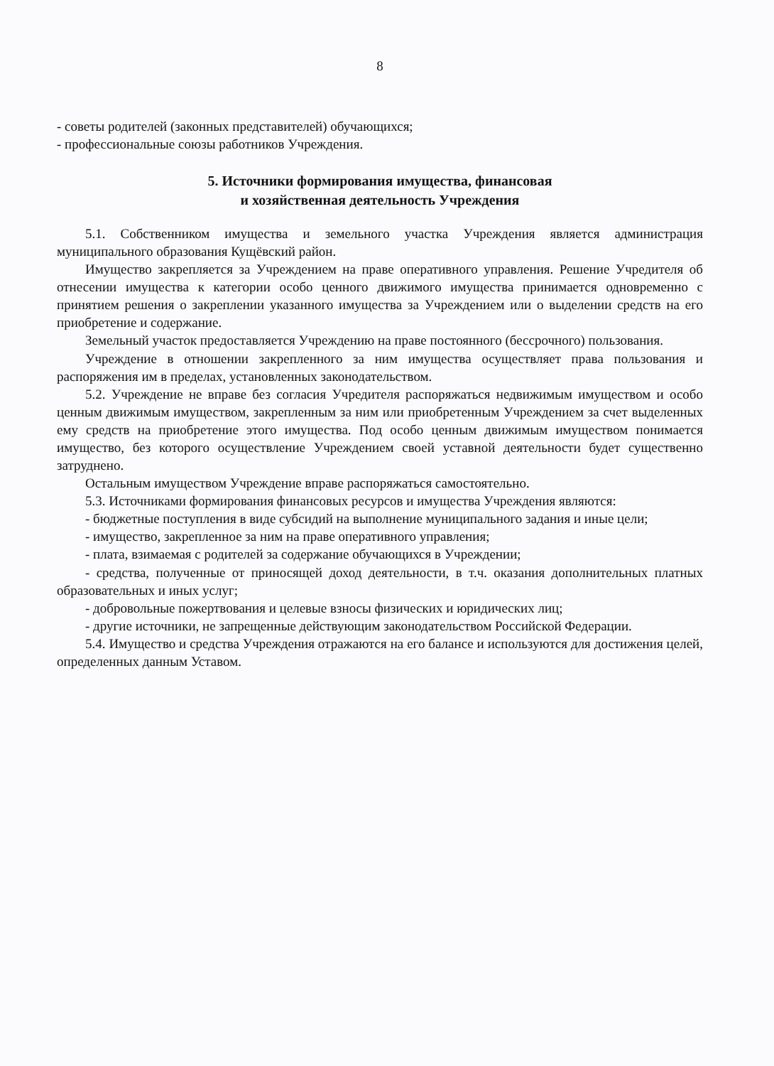8
- советы родителей (законных представителей) обучающихся;
- профессиональные союзы работников Учреждения.
5. Источники формирования имущества, финансовая
и хозяйственная деятельность Учреждения
5.1. Собственником имущества и земельного участка Учреждения является администрация муниципального образования Кущёвский район.
Имущество закрепляется за Учреждением на праве оперативного управления. Решение Учредителя об отнесении имущества к категории особо ценного движимого имущества принимается одновременно с принятием решения о закреплении указанного имущества за Учреждением или о выделении средств на его приобретение и содержание.
Земельный участок предоставляется Учреждению на праве постоянного (бессрочного) пользования.
Учреждение в отношении закрепленного за ним имущества осуществляет права пользования и распоряжения им в пределах, установленных законодательством.
5.2. Учреждение не вправе без согласия Учредителя распоряжаться недвижимым имуществом и особо ценным движимым имуществом, закрепленным за ним или приобретенным Учреждением за счет выделенных ему средств на приобретение этого имущества. Под особо ценным движимым имуществом понимается имущество, без которого осуществление Учреждением своей уставной деятельности будет существенно затруднено.
Остальным имуществом Учреждение вправе распоряжаться самостоятельно.
5.3. Источниками формирования финансовых ресурсов и имущества Учреждения являются:
- бюджетные поступления в виде субсидий на выполнение муниципального задания и иные цели;
- имущество, закрепленное за ним на праве оперативного управления;
- плата, взимаемая с родителей за содержание обучающихся в Учреждении;
- средства, полученные от приносящей доход деятельности, в т.ч. оказания дополнительных платных образовательных и иных услуг;
- добровольные пожертвования и целевые взносы физических и юридических лиц;
- другие источники, не запрещенные действующим законодательством Российской Федерации.
5.4. Имущество и средства Учреждения отражаются на его балансе и используются для достижения целей, определенных данным Уставом.